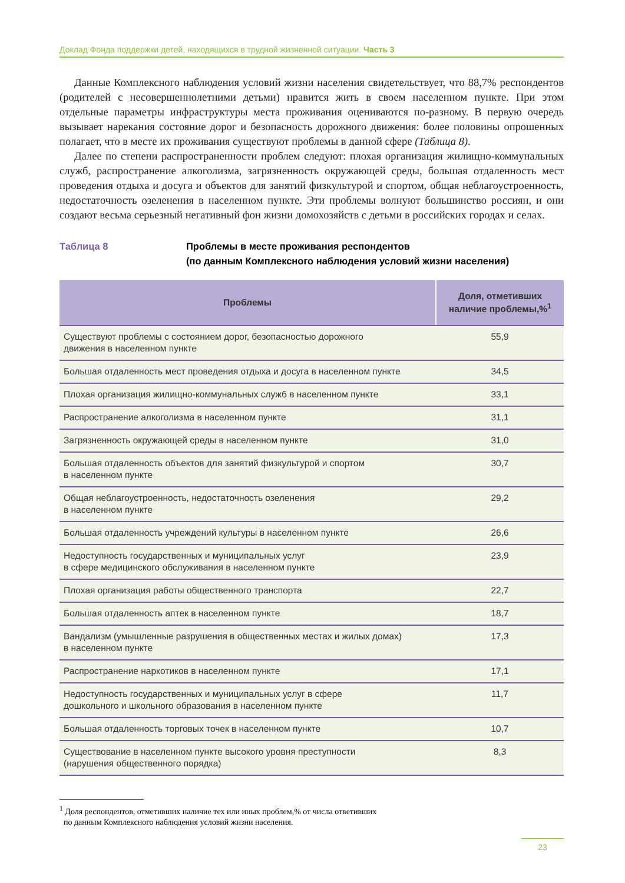Доклад Фонда поддержки детей, находящихся в трудной жизненной ситуации. Часть 3
Данные Комплексного наблюдения условий жизни населения свидетельствует, что 88,7% респондентов (родителей с несовершеннолетними детьми) нравится жить в своем населенном пункте. При этом отдельные параметры инфраструктуры места проживания оцениваются по-разному. В первую очередь вызывает нарекания состояние дорог и безопасность дорожного движения: более половины опрошенных полагает, что в месте их проживания существуют проблемы в данной сфере (Таблица 8).
Далее по степени распространенности проблем следуют: плохая организация жилищно-коммунальных служб, распространение алкоголизма, загрязненность окружающей среды, большая отдаленность мест проведения отдыха и досуга и объектов для занятий физкультурой и спортом, общая неблагоустроенность, недостаточность озеленения в населенном пункте. Эти проблемы волнуют большинство россиян, и они создают весьма серьезный негативный фон жизни домохозяйств с детьми в российских городах и селах.
Таблица 8 Проблемы в месте проживания респондентов
(по данным Комплексного наблюдения условий жизни населения)
| Проблемы | Доля, отметивших наличие проблемы,%<sup>1</sup> |
| --- | --- |
| Существуют проблемы с состоянием дорог, безопасностью дорожного движения в населенном пункте | 55,9 |
| Большая отдаленность мест проведения отдыха и досуга в населенном пункте | 34,5 |
| Плохая организация жилищно-коммунальных служб в населенном пункте | 33,1 |
| Распространение алкоголизма в населенном пункте | 31,1 |
| Загрязненность окружающей среды в населенном пункте | 31,0 |
| Большая отдаленность объектов для занятий физкультурой и спортом в населенном пункте | 30,7 |
| Общая неблагоустроенность, недостаточность озеленения в населенном пункте | 29,2 |
| Большая отдаленность учреждений культуры в населенном пункте | 26,6 |
| Недоступность государственных и муниципальных услуг в сфере медицинского обслуживания в населенном пункте | 23,9 |
| Плохая организация работы общественного транспорта | 22,7 |
| Большая отдаленность аптек в населенном пункте | 18,7 |
| Вандализм (умышленные разрушения в общественных местах и жилых домах) в населенном пункте | 17,3 |
| Распространение наркотиков в населенном пункте | 17,1 |
| Недоступность государственных и муниципальных услуг в сфере дошкольного и школьного образования в населенном пункте | 11,7 |
| Большая отдаленность торговых точек в населенном пункте | 10,7 |
| Существование в населенном пункте высокого уровня преступности (нарушения общественного порядка) | 8,3 |
<sup>1</sup> Доля респондентов, отметивших наличие тех или иных проблем,% от числа ответивших
по данным Комплексного наблюдения условий жизни населения.
23